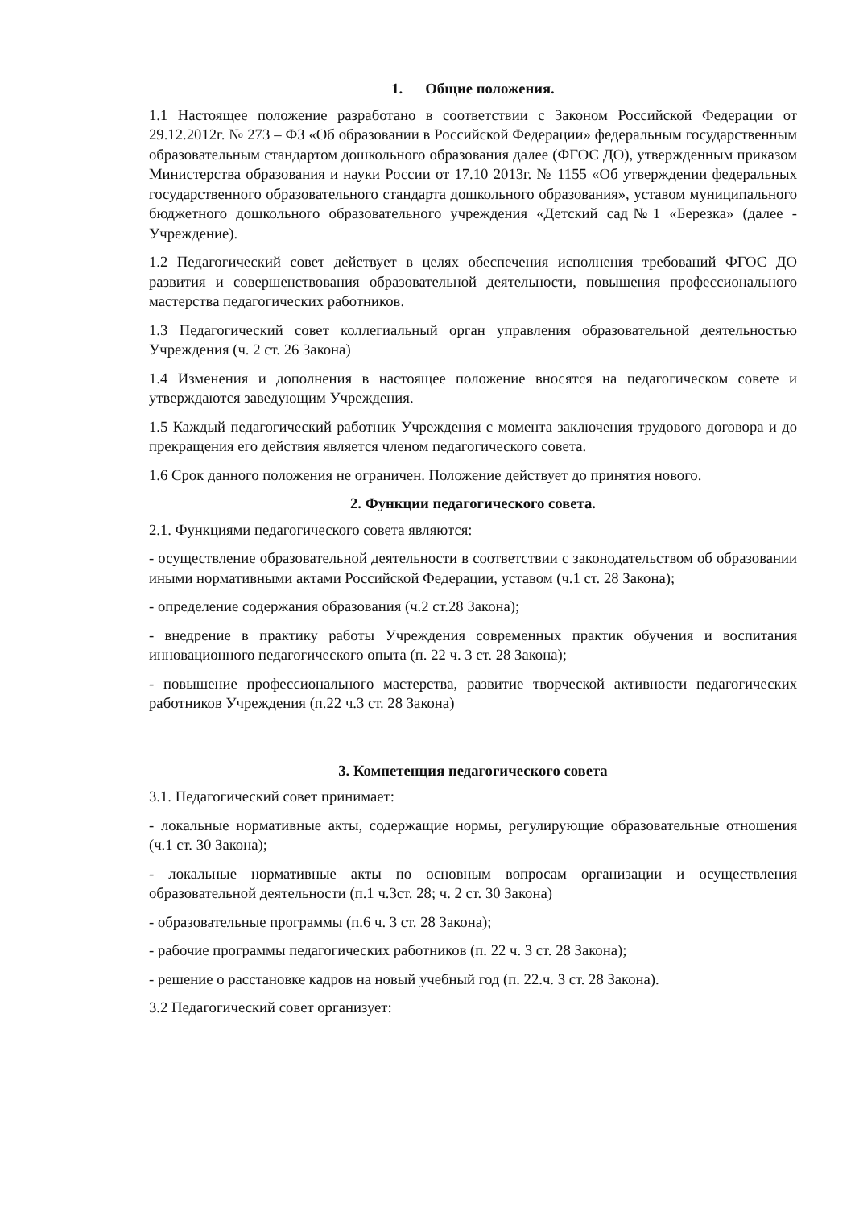1. Общие положения.
1.1 Настоящее положение разработано в соответствии с Законом Российской Федерации от 29.12.2012г. № 273 – ФЗ «Об образовании в Российской Федерации» федеральным государственным образовательным стандартом дошкольного образования далее (ФГОС ДО), утвержденным приказом Министерства образования и науки России от 17.10 2013г. № 1155 «Об утверждении федеральных государственного образовательного стандарта дошкольного образования», уставом муниципального бюджетного дошкольного образовательного учреждения «Детский сад№1 «Березка» (далее - Учреждение).
1.2 Педагогический совет действует в целях обеспечения исполнения требований ФГОС ДО развития и совершенствования образовательной деятельности, повышения профессионального мастерства педагогических работников.
1.3 Педагогический совет коллегиальный орган управления образовательной деятельностью Учреждения (ч. 2 ст. 26 Закона)
1.4 Изменения и дополнения в настоящее положение вносятся на педагогическом совете и утверждаются заведующим Учреждения.
1.5 Каждый педагогический работник Учреждения с момента заключения трудового договора и до прекращения его действия является членом педагогического совета.
1.6 Срок данного положения не ограничен. Положение действует до принятия нового.
2. Функции педагогического совета.
2.1. Функциями педагогического совета являются:
- осуществление образовательной деятельности в соответствии с законодательством об образовании иными нормативными актами Российской Федерации, уставом (ч.1 ст. 28 Закона);
- определение содержания образования (ч.2 ст.28 Закона);
- внедрение в практику работы Учреждения современных практик обучения и воспитания инновационного педагогического опыта (п. 22 ч. 3 ст. 28 Закона);
- повышение профессионального мастерства, развитие творческой активности педагогических работников Учреждения (п.22 ч.3 ст. 28 Закона)
3. Компетенция педагогического совета
3.1. Педагогический совет принимает:
- локальные нормативные акты, содержащие нормы, регулирующие образовательные отношения (ч.1 ст. 30 Закона);
- локальные нормативные акты по основным вопросам организации и осуществления образовательной деятельности (п.1 ч.3ст. 28; ч. 2 ст. 30 Закона)
- образовательные программы (п.6 ч. 3 ст. 28 Закона);
- рабочие программы педагогических работников (п. 22 ч. 3 ст. 28 Закона);
- решение о расстановке кадров на новый учебный год (п. 22.ч. 3 ст. 28 Закона).
3.2 Педагогический совет организует: